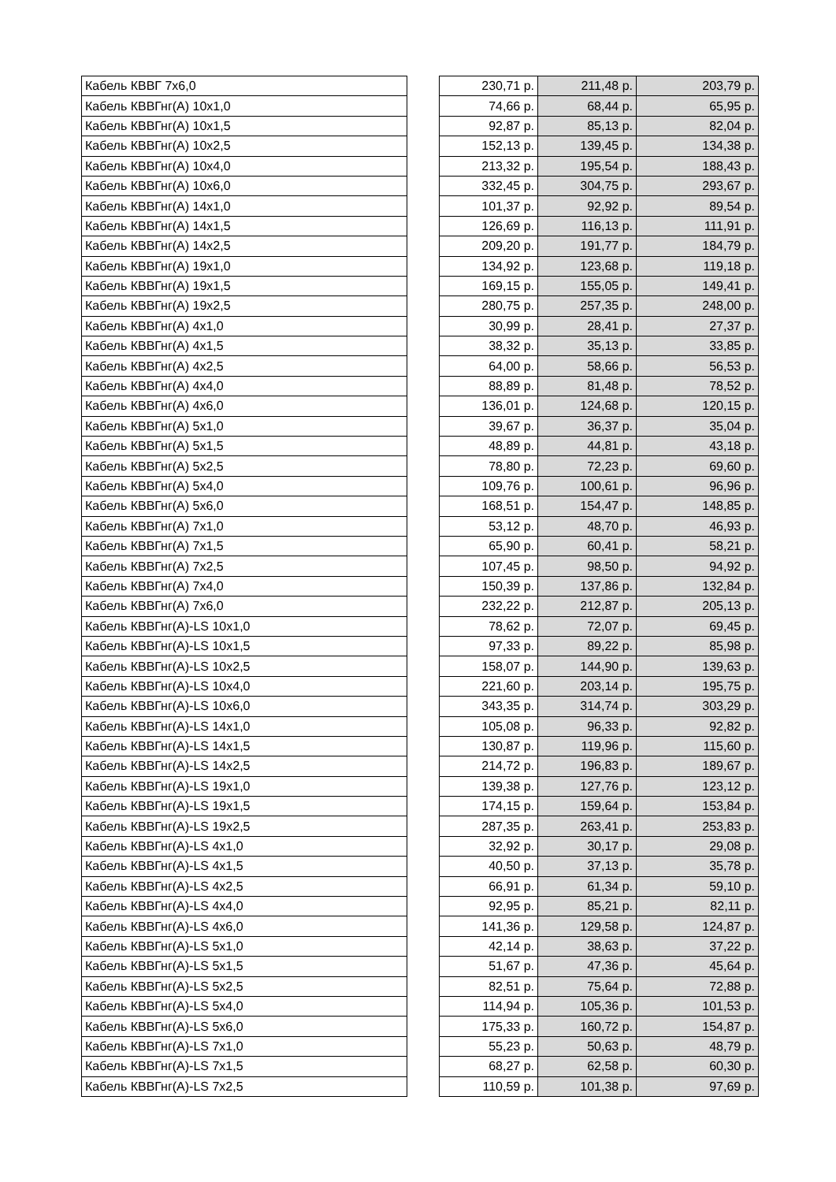| Кабель КВВГ 7х6,0 | | 230,71 р. | 211,48 р. | 203,79 р. |
| Кабель КВВГнг(А) 10х1,0 | | 74,66 р. | 68,44 р. | 65,95 р. |
| Кабель КВВГнг(А) 10х1,5 | | 92,87 р. | 85,13 р. | 82,04 р. |
| Кабель КВВГнг(А) 10х2,5 | | 152,13 р. | 139,45 р. | 134,38 р. |
| Кабель КВВГнг(А) 10х4,0 | | 213,32 р. | 195,54 р. | 188,43 р. |
| Кабель КВВГнг(А) 10х6,0 | | 332,45 р. | 304,75 р. | 293,67 р. |
| Кабель КВВГнг(А) 14х1,0 | | 101,37 р. | 92,92 р. | 89,54 р. |
| Кабель КВВГнг(А) 14х1,5 | | 126,69 р. | 116,13 р. | 111,91 р. |
| Кабель КВВГнг(А) 14х2,5 | | 209,20 р. | 191,77 р. | 184,79 р. |
| Кабель КВВГнг(А) 19х1,0 | | 134,92 р. | 123,68 р. | 119,18 р. |
| Кабель КВВГнг(А) 19х1,5 | | 169,15 р. | 155,05 р. | 149,41 р. |
| Кабель КВВГнг(А) 19х2,5 | | 280,75 р. | 257,35 р. | 248,00 р. |
| Кабель КВВГнг(А) 4х1,0 | | 30,99 р. | 28,41 р. | 27,37 р. |
| Кабель КВВГнг(А) 4х1,5 | | 38,32 р. | 35,13 р. | 33,85 р. |
| Кабель КВВГнг(А) 4х2,5 | | 64,00 р. | 58,66 р. | 56,53 р. |
| Кабель КВВГнг(А) 4х4,0 | | 88,89 р. | 81,48 р. | 78,52 р. |
| Кабель КВВГнг(А) 4х6,0 | | 136,01 р. | 124,68 р. | 120,15 р. |
| Кабель КВВГнг(А) 5х1,0 | | 39,67 р. | 36,37 р. | 35,04 р. |
| Кабель КВВГнг(А) 5х1,5 | | 48,89 р. | 44,81 р. | 43,18 р. |
| Кабель КВВГнг(А) 5х2,5 | | 78,80 р. | 72,23 р. | 69,60 р. |
| Кабель КВВГнг(А) 5х4,0 | | 109,76 р. | 100,61 р. | 96,96 р. |
| Кабель КВВГнг(А) 5х6,0 | | 168,51 р. | 154,47 р. | 148,85 р. |
| Кабель КВВГнг(А) 7х1,0 | | 53,12 р. | 48,70 р. | 46,93 р. |
| Кабель КВВГнг(А) 7х1,5 | | 65,90 р. | 60,41 р. | 58,21 р. |
| Кабель КВВГнг(А) 7х2,5 | | 107,45 р. | 98,50 р. | 94,92 р. |
| Кабель КВВГнг(А) 7х4,0 | | 150,39 р. | 137,86 р. | 132,84 р. |
| Кабель КВВГнг(А) 7х6,0 | | 232,22 р. | 212,87 р. | 205,13 р. |
| Кабель КВВГнг(А)-LS 10х1,0 | | 78,62 р. | 72,07 р. | 69,45 р. |
| Кабель КВВГнг(А)-LS 10х1,5 | | 97,33 р. | 89,22 р. | 85,98 р. |
| Кабель КВВГнг(А)-LS 10х2,5 | | 158,07 р. | 144,90 р. | 139,63 р. |
| Кабель КВВГнг(А)-LS 10х4,0 | | 221,60 р. | 203,14 р. | 195,75 р. |
| Кабель КВВГнг(А)-LS 10х6,0 | | 343,35 р. | 314,74 р. | 303,29 р. |
| Кабель КВВГнг(А)-LS 14х1,0 | | 105,08 р. | 96,33 р. | 92,82 р. |
| Кабель КВВГнг(А)-LS 14х1,5 | | 130,87 р. | 119,96 р. | 115,60 р. |
| Кабель КВВГнг(А)-LS 14х2,5 | | 214,72 р. | 196,83 р. | 189,67 р. |
| Кабель КВВГнг(А)-LS 19х1,0 | | 139,38 р. | 127,76 р. | 123,12 р. |
| Кабель КВВГнг(А)-LS 19х1,5 | | 174,15 р. | 159,64 р. | 153,84 р. |
| Кабель КВВГнг(А)-LS 19х2,5 | | 287,35 р. | 263,41 р. | 253,83 р. |
| Кабель КВВГнг(А)-LS 4х1,0 | | 32,92 р. | 30,17 р. | 29,08 р. |
| Кабель КВВГнг(А)-LS 4х1,5 | | 40,50 р. | 37,13 р. | 35,78 р. |
| Кабель КВВГнг(А)-LS 4х2,5 | | 66,91 р. | 61,34 р. | 59,10 р. |
| Кабель КВВГнг(А)-LS 4х4,0 | | 92,95 р. | 85,21 р. | 82,11 р. |
| Кабель КВВГнг(А)-LS 4х6,0 | | 141,36 р. | 129,58 р. | 124,87 р. |
| Кабель КВВГнг(А)-LS 5х1,0 | | 42,14 р. | 38,63 р. | 37,22 р. |
| Кабель КВВГнг(А)-LS 5х1,5 | | 51,67 р. | 47,36 р. | 45,64 р. |
| Кабель КВВГнг(А)-LS 5х2,5 | | 82,51 р. | 75,64 р. | 72,88 р. |
| Кабель КВВГнг(А)-LS 5х4,0 | | 114,94 р. | 105,36 р. | 101,53 р. |
| Кабель КВВГнг(А)-LS 5х6,0 | | 175,33 р. | 160,72 р. | 154,87 р. |
| Кабель КВВГнг(А)-LS 7х1,0 | | 55,23 р. | 50,63 р. | 48,79 р. |
| Кабель КВВГнг(А)-LS 7х1,5 | | 68,27 р. | 62,58 р. | 60,30 р. |
| Кабель КВВГнг(А)-LS 7х2,5 | | 110,59 р. | 101,38 р. | 97,69 р. |